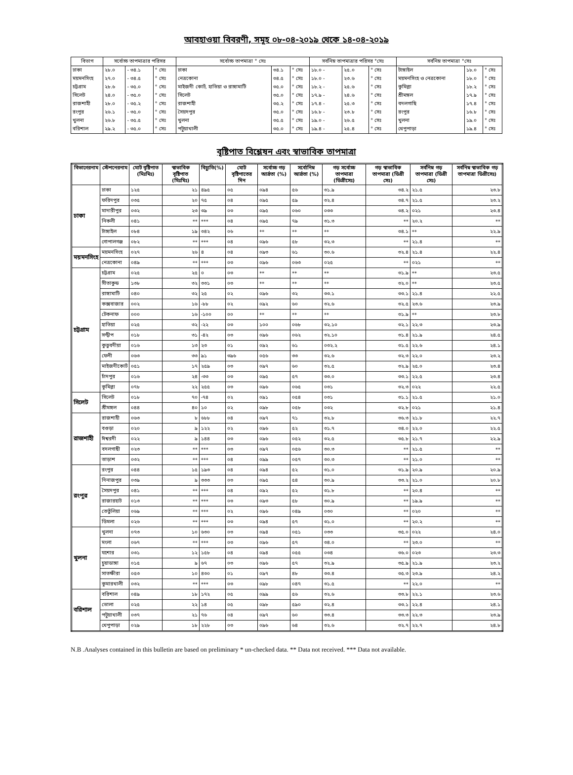আবহাওয়া বিবরণী, সমূহ ০৮-০৪-২০১৯ থেকে ১৪-০৪-২০১৯
| বিভাগ | সর্বোচ্চ তাপমাত্রার পরিসর | | | সর্বোচ্চ তাপমাত্রা ° সেঃ | | | সর্বনিম্ন তাপমাত্রার পরিসর °সেঃ | | | সর্বনিম্ন তাপমাত্রা °সেঃ | | |
| --- | --- | --- | --- | --- | --- | --- | --- | --- | --- | --- | --- | --- |
| ঢাকা | ২৮.০ | - ৩৪.১ | ° সেঃ | ঢাকা | ৩৪.১ | ° সেঃ | ১৮.০ - | ২৫.০ | ° সেঃ | টাঙ্গাইল | ১৮.০ | ° সেঃ |
| ময়মনসিংহ | ২৭.০ | - ৩৪.৫ | ° সেঃ | নেত্রকোনা | ৩৪.৫ | ° সেঃ | ১৮.০ - | ২৩.৬ | ° সেঃ | ময়মনসিংহ ও নেত্রকোনা | ১৮.০ | ° সেঃ |
| চট্টগ্রাম | ২৮.৬ | - ৩৫.০ | ° সেঃ | মাইজদী কোর্ট, হাতিয়া ও রাঙ্গামাটি | ৩৫.০ | ° সেঃ | ১৮.২ - | ২৫.৬ | ° সেঃ | কুমিল্লা | ১৮.২ | ° সেঃ |
| সিলেট | ২৪.০ | - ৩৫.০ | ° সেঃ | সিলেট | ৩৫.০ | ° সেঃ | ১৭.৯ - | ২৪.৬ | ° সেঃ | শ্রীমঙ্গল | ১৭.৯ | ° সেঃ |
| রাজশাহী | ২৮.০ | - ৩৫.২ | ° সেঃ | রাজশাহী | ৩৫.২ | ° সেঃ | ১৭.৪ - | ২৫.৩ | ° সেঃ | বদলগাছি | ১৭.৪ | ° সেঃ |
| রংপুর | ২৬.১ | - ৩৫.০ | ° সেঃ | সৈয়দপুর | ৩৫.০ | ° সেঃ | ১৬.৮ - | ২৩.৮ | ° সেঃ | রংপুর | ১৬.৮ | ° সেঃ |
| খুলনা | ২৬.৮ | - ৩৫.৫ | ° সেঃ | খুলনা | ৩৫.৫ | ° সেঃ | ১৯.০ - | ২৬.৫ | ° সেঃ | খুলনা | ১৯.০ | ° সেঃ |
| বরিশাল | ২৯.২ | - ৩৫.০ | ° সেঃ | পটুয়াখালী | ৩৫.০ | ° সেঃ | ১৯.৪ - | ২৫.৪ | ° সেঃ | খেপুপাড়া | ১৯.৪ | ° সেঃ |
বৃষ্টিপাত বিশ্লেষন এবং স্বাভাবিক তাপমাত্রা
| বিভাগেরনাম | স্টেশনেরনাম | মোট বৃষ্টিপাত (মিঃমিঃ) | স্বাভাবিক বৃষ্টিপাত (মিঃমিঃ) | বিচ্যুতি(%) | মোট বৃষ্টিপাতের দিন | সর্বোচ্চ গড় আর্দ্রতা (%) | সর্বোনিম্ন আর্দ্রতা (%) | গড় সর্বোচ্চ তাপমাত্রা (ডিগ্রীসেঃ) | গড় স্বাভাবিক তাপমাত্রা (ডিগ্রী সেঃ) | সর্বনিম্ন গড় তাপমাত্রা (ডিগ্রী সেঃ) | সর্বনিম্ন স্বাভাবিক গড় তাপমাত্রা ডিগ্রীসেঃ) |
| --- | --- | --- | --- | --- | --- | --- | --- | --- | --- | --- | --- |
| ঢাকা | ঢাকা | ১২৫ | ২১ | ৪৯৫ | ০৫ | ০৯৪ | ৫৬ | ৩১.৯ | ৩৪.২ | ২১.৫ | ২৩.৮ |
| | ফরিদপুর | ০৩৫ | ২০ | ৭৫ | ০৪ | ০৯৫ | ৫৯ | ৩২.৪ | ৩৪.৭ | ২১.৫ | ২৩.২ |
| | মাদারীপুর | ০৩২ | ২৩ | ৩৯ | ০৩ | ০৯৫ | ০৬০ | ০৩৩ | ৩৪.২ | ০২১ | ২৩.৪ |
| | নিকলী | ০৪১ | ** | *** | ০৪ | ০৯৫ | ৭৯ | ৩১.৩ | ** | ২০.২ | ** |
| | টাঙ্গাইল | ০৮৪ | ১৯ | ৩৪২ | ০৬ | ** | ** | ** | ৩৪.১ | ** | ২২.৯ |
| | গোপালগঞ্জ | ০৮২ | ** | *** | ০৪ | ০৯৬ | ৫৮ | ৩২.৩ | ** | ২১.৪ | ** |
| ময়মনসিংহ | ময়মনসিংহ | ০২৭ | ২৬ | ৪ | ০৪ | ০৯৩ | ৬১ | ৩০.৬ | ৩২.৪ | ২১.৪ | ২২.৪ |
| | নেত্রকোনা | ০৪৯ | ** | *** | ০৩ | ০৯৬ | ০৬৩ | ০২৫ | ** | ০২১ | ** |
| চট্টগ্রাম | চট্টগ্রাম | ০২৫ | ২৫ | ০ | ০৩ | ** | ** | ** | ৩১.৯ | ** | ২৩.৫ |
| | সীতাকুন্ড | ১৩৮ | ৩২ | ৩৩১ | ০৩ | ** | ** | ** | ৩২.০ | ** | ২৩.৫ |
| | রাঙ্গামাটি | ০৪০ | ৩২ | ২৫ | ০২ | ০৯৬ | ৩২ | ৩৩.১ | ৩৩.১ | ২১.৪ | ২২.৫ |
| | কক্সবাজার | ০০২ | ১৬ | -৮৮ | ০২ | ০৯২ | ৬০ | ৩২.৬ | ৩২.৫ | ২৩.৬ | ২৩.৯ |
| | টেকনাফ | ০০০ | ১৬ | -১০০ | ০০ | ** | ** | ** | ৩১.৯ | ** | ২৩.৮ |
| | হাতিয়া | ০২৫ | ৩২ | -২২ | ০৩ | ১০০ | ০৬৮ | ৩২.১০ | ৩২.১ | ২২.৩ | ২৩.৯ |
| | সন্দ্বীপ | ০১৮ | ৩১ | -৪২ | ০৩ | ০৯৬ | ০৬২ | ৩২.১০ | ৩১.৪ | ২১.৯ | ২৪.৫ |
| | কুতুবদীয়া | ০১৬ | ১৩ | ২৩ | ০১ | ০৯২ | ৬১ | ০৩২.২ | ৩১.৫ | ২২.৬ | ২৪.১ |
| | ফেনী | ০৬৩ | ৩৩ | ৯১ | ৩৯৬ | ০৫৬ | ৩৩ | ৩২.৬ | ৩২.৩ | ২২.০ | ২৩.২ |
| | মাইজদীকোর্ট | ০৫১ | ১৭ | ২৫৯ | ০৩ | ০৯৭ | ৬০ | ৩২.৫ | ৩২.৯ | ২৫.০ | ২৩.৪ |
| | চাঁদপুর | ০১৬ | ২৪ | -৩৩ | ০৩ | ০৯৫ | ৫৭ | ৩৩.০ | ৩৩.১ | ২২.৫ | ২৩.৪ |
| | কুমিল্লা | ০৭৮ | ২২ | ২৫৫ | ০৩ | ০৯৬ | ০৬৫ | ০৩১ | ৩২.৩ | ০২২ | ২২.৫ |
| সিলেট | সিলেট | ০১৮ | ৭০ | -৭৪ | ০২ | ০৯১ | ০৫৪ | ০৩১ | ৩১.১ | ২১.৫ | ২১.০ |
| | শ্রীমঙ্গল | ০৪৪ | ৪০ | ১০ | ০২ | ০৯৮ | ০৫৮ | ০৩২ | ৩২.৮ | ০২১ | ২১.৪ |
| রাজশাহী | রাজশাহী | ০৬৩ | ৮ | ৬৮৮ | ০৪ | ০৯৭ | ৭১ | ৩২.৮ | ৩৬.৩ | ২১.৮ | ২২.৭ |
| | বগুড়া | ০২০ | ৯ | ১২২ | ০২ | ০৯৬ | ৫২ | ৩১.৭ | ৩৪.০ | ২২.০ | ২২.৫ |
| | ঈশ্বরদী | ০২২ | ৯ | ১৪৪ | ০৩ | ০৯৬ | ০৫২ | ৩২.৫ | ৩৫.৮ | ২১.৭ | ২২.৯ |
| | বদলগাছী | ০২৩ | ** | *** | ০৩ | ০৯৭ | ০৫৬ | ৩০.৩ | ** | ২১.৫ | ** |
| | তাড়াশ | ০৩২ | ** | *** | ০৪ | ০৯৯ | ০৫৭ | ৩০.৩ | ** | ২১.০ | ** |
| রংপুর | রংপুর | ০৪৪ | ১৫ | ১৯৩ | ০৪ | ০৯৪ | ৫২ | ৩১.০ | ৩১.৯ | ২০.৯ | ২০.৯ |
| | দিনাজপুর | ০৩৯ | ৯ | ৩৩৩ | ০৩ | ০৯৫ | ৫৪ | ৩০.৯ | ৩৩.২ | ২১.০ | ২০.৮ |
| | সৈয়দপুর | ০৪১ | ** | *** | ০৪ | ০৯২ | ৫২ | ৩১.৮ | ** | ২০.৪ | ** |
| | রাজারহাট | ০১৩ | ** | *** | ০৩ | ০৯৩ | ৫৮ | ৩০.৯ | ** | ১৯.৯ | ** |
| | তেতুঁলিয়া | ০৬৯ | ** | *** | ০২ | ০৯৬ | ০৪৯ | ০৩০ | ** | ০২০ | ** |
| | ডিমলা | ০২৬ | ** | *** | ০৩ | ০৯৪ | ৫৭ | ৩১.০ | ** | ২০.২ | ** |
| খুলনা | খুলনা | ০৭৩ | ১০ | ৬৩০ | ০৩ | ০৯৪ | ০৫১ | ০৩৩ | ৩৫.০ | ০২২ | ২৪.০ |
| | মংলা | ০৬৭ | ** | *** | ০৩ | ০৯৬ | ৫৭ | ৩৪.০ | ** | ২৩.০ | ** |
| | যশোর | ০৩১ | ১২ | ১৫৮ | ০৪ | ০৯৪ | ০৫৫ | ০৩৪ | ৩৬.০ | ০২৩ | ২৩.৩ |
| | চুয়াডাঙ্গা | ০১৫ | ৯ | ৬৭ | ০৩ | ০৯৬ | ৫৭ | ৩২.৯ | ৩৫.৯ | ২১.৯ | ২৩.২ |
| | সাতক্ষীরা | ০৫৩ | ১০ | ৪৩০ | ০১ | ০৯৭ | ৪৮ | ৩৩.৪ | ৩৫.৩ | ২৩.৯ | ২৪.২ |
| | কুমারখালী | ০৩২ | ** | *** | ০৩ | ০৯৮ | ০৪৭ | ৩১.৫ | ** | ২২.০ | ** |
| বরিশাল | বরিশাল | ০৪৯ | ১৮ | ১৭২ | ০৫ | ০৯৯ | ৫৬ | ৩২.৬ | ৩৩.৮ | ২২.১ | ২৩.৬ |
| | ভোলা | ০২৫ | ২২ | ১৪ | ০৫ | ০৯৮ | ৫৯০ | ৩২.৪ | ৩৩.১ | ২২.৪ | ২৪.১ |
| | পটুয়াখালী | ০৩৭ | ২১ | ৭৬ | ০৪ | ০৯৭ | ৬০ | ৩৩.৪ | ৩৩.৩ | ২২.৩ | ২৩.৯ |
| | খেপুপাড়া | ০২৯ | ১৮ | ২২৮ | ০৩ | ০৯৬ | ৬৪ | ৩২.৬ | ৩২.৭ | ২২.৭ | ২৪.৮ |
N.B .Analyses contained in this bulletin are based on preliminary * un-checked data. ** Data not received. *** Data not available.